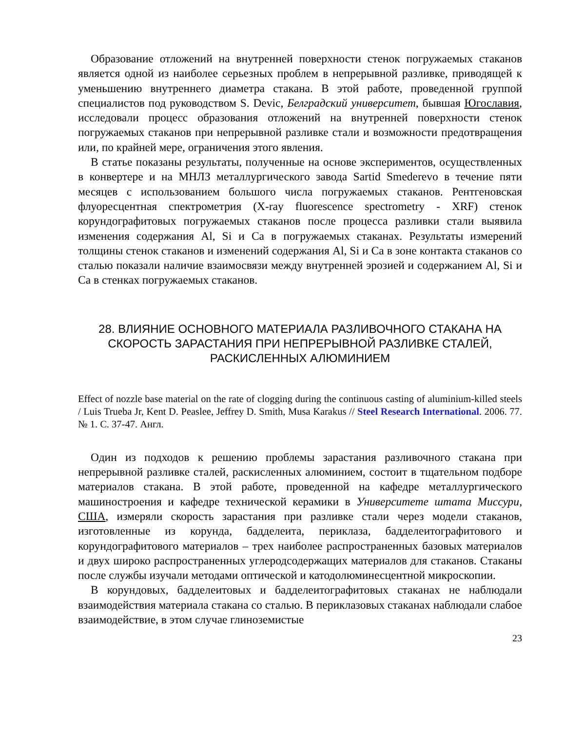Образование отложений на внутренней поверхности стенок погружаемых стаканов является одной из наиболее серьезных проблем в непрерывной разливке, приводящей к уменьшению внутреннего диаметра стакана. В этой работе, проведенной группой специалистов под руководством S. Devic, Белградский университет, бывшая Югославия, исследовали процесс образования отложений на внутренней поверхности стенок погружаемых стаканов при непрерывной разливке стали и возможности предотвращения или, по крайней мере, ограничения этого явления.
В статье показаны результаты, полученные на основе экспериментов, осуществленных в конвертере и на МНЛЗ металлургического завода Sartid Smederevo в течение пяти месяцев с использованием большого числа погружаемых стаканов. Рентгеновская флуоресцентная спектрометрия (X-ray fluorescence spectrometry - XRF) стенок корундографитовых погружаемых стаканов после процесса разливки стали выявила изменения содержания Al, Si и Ca в погружаемых стаканах. Результаты измерений толщины стенок стаканов и изменений содержания Al, Si и Ca в зоне контакта стаканов со сталью показали наличие взаимосвязи между внутренней эрозией и содержанием Al, Si и Ca в стенках погружаемых стаканов.
28. ВЛИЯНИЕ ОСНОВНОГО МАТЕРИАЛА РАЗЛИВОЧНОГО СТАКАНА НА СКОРОСТЬ ЗАРАСТАНИЯ ПРИ НЕПРЕРЫВНОЙ РАЗЛИВКЕ СТАЛЕЙ, РАСКИСЛЕННЫХ АЛЮМИНИЕМ
Effect of nozzle base material on the rate of clogging during the continuous casting of aluminium-killed steels / Luis Trueba Jr, Kent D. Peaslee, Jeffrey D. Smith, Musa Karakus // Steel Research International. 2006. 77. № 1. С. 37-47. Англ.
Один из подходов к решению проблемы зарастания разливочного стакана при непрерывной разливке сталей, раскисленных алюминием, состоит в тщательном подборе материалов стакана. В этой работе, проведенной на кафедре металлургического машиностроения и кафедре технической керамики в Университете штата Миссури, США, измеряли скорость зарастания при разливке стали через модели стаканов, изготовленные из корунда, бадделеита, периклаза, бадделеитографитового и корундографитового материалов – трех наиболее распространенных базовых материалов и двух широко распространенных углеродсодержащих материалов для стаканов. Стаканы после службы изучали методами оптической и катодолюминесцентной микроскопии.
В корундовых, бадделеитовых и бадделеитографитовых стаканах не наблюдали взаимодействия материала стакана со сталью. В периклазовых стаканах наблюдали слабое взаимодействие, в этом случае глиноземистые
23